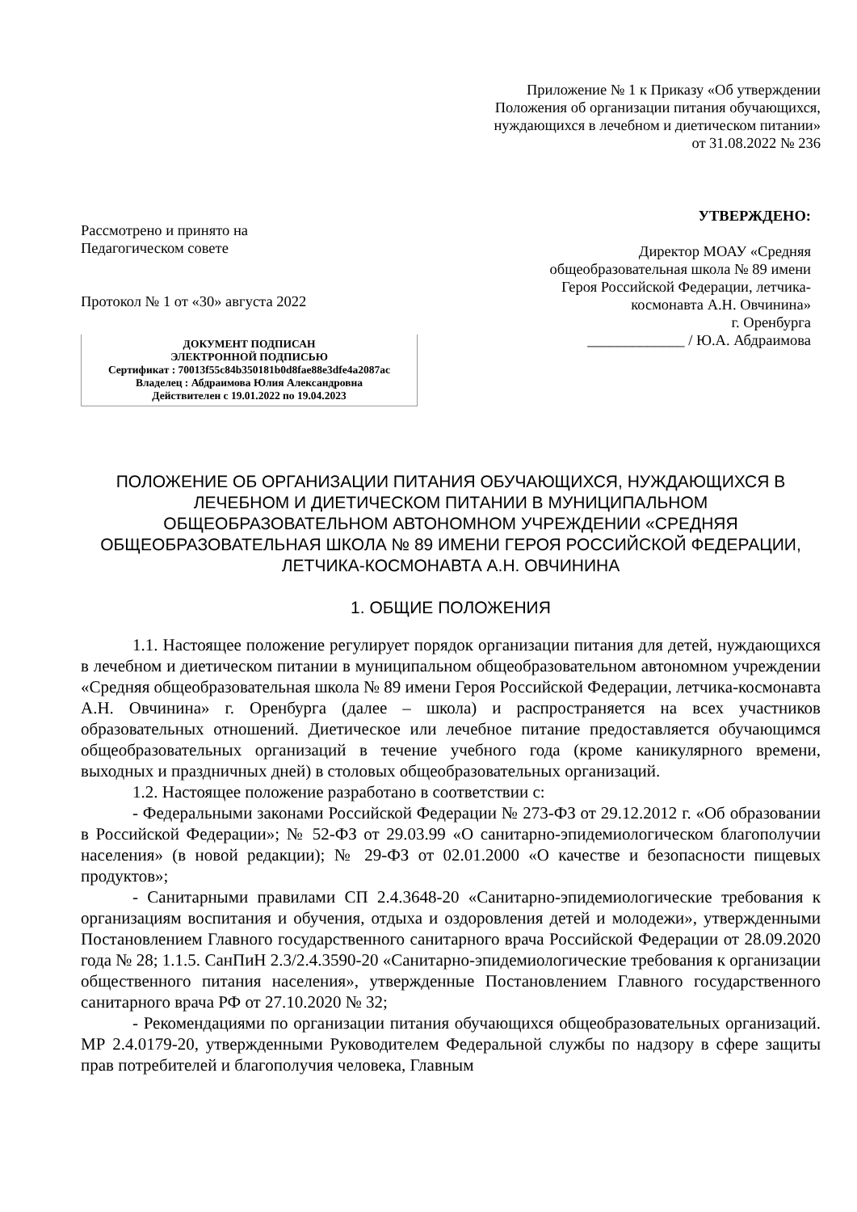Приложение № 1 к Приказу «Об утверждении
Положения об организации питания обучающихся,
нуждающихся в лечебном и диетическом питании»
от 31.08.2022 № 236
Рассмотрено и принято на
Педагогическом совете
Протокол № 1 от «30» августа 2022
ДОКУМЕНТ ПОДПИСАН
ЭЛЕКТРОННОЙ ПОДПИСЬЮ
Сертификат : 70013f55c84b350181b0d8fae88e3dfe4a2087ac
Владелец : Абдраимова Юлия Александровна
Действителен с 19.01.2022 по 19.04.2023
УТВЕРЖДЕНО:
Директор МОАУ «Средняя
общеобразовательная школа № 89 имени
Героя Российской Федерации, летчика-
космонавта А.Н. Овчинина»
г. Оренбурга
_____________ / Ю.А. Абдраимова
ПОЛОЖЕНИЕ ОБ ОРГАНИЗАЦИИ ПИТАНИЯ ОБУЧАЮЩИХСЯ, НУЖДАЮЩИХСЯ В ЛЕЧЕБНОМ И ДИЕТИЧЕСКОМ ПИТАНИИ В МУНИЦИПАЛЬНОМ ОБЩЕОБРАЗОВАТЕЛЬНОМ АВТОНОМНОМ УЧРЕЖДЕНИИ «СРЕДНЯЯ ОБЩЕОБРАЗОВАТЕЛЬНАЯ ШКОЛА № 89 ИМЕНИ ГЕРОЯ РОССИЙСКОЙ ФЕДЕРАЦИИ, ЛЕТЧИКА-КОСМОНАВТА А.Н. ОВЧИНИНА
1. ОБЩИЕ ПОЛОЖЕНИЯ
1.1. Настоящее положение регулирует порядок организации питания для детей, нуждающихся в лечебном и диетическом питании в муниципальном общеобразовательном автономном учреждении «Средняя общеобразовательная школа № 89 имени Героя Российской Федерации, летчика-космонавта А.Н. Овчинина» г. Оренбурга (далее – школа) и распространяется на всех участников образовательных отношений. Диетическое или лечебное питание предоставляется обучающимся общеобразовательных организаций в течение учебного года (кроме каникулярного времени, выходных и праздничных дней) в столовых общеобразовательных организаций.
1.2. Настоящее положение разработано в соответствии с:
- Федеральными законами Российской Федерации № 273-ФЗ от 29.12.2012 г. «Об образовании в Российской Федерации»; № 52-ФЗ от 29.03.99 «О санитарно-эпидемиологическом благополучии населения» (в новой редакции); № 29-ФЗ от 02.01.2000 «О качестве и безопасности пищевых продуктов»;
- Санитарными правилами СП 2.4.3648-20 «Санитарно-эпидемиологические требования к организациям воспитания и обучения, отдыха и оздоровления детей и молодежи», утвержденными Постановлением Главного государственного санитарного врача Российской Федерации от 28.09.2020 года № 28; 1.1.5. СанПиН 2.3/2.4.3590-20 «Санитарно-эпидемиологические требования к организации общественного питания населения», утвержденные Постановлением Главного государственного санитарного врача РФ от 27.10.2020 № 32;
- Рекомендациями по организации питания обучающихся общеобразовательных организаций. МР 2.4.0179-20, утвержденными Руководителем Федеральной службы по надзору в сфере защиты прав потребителей и благополучия человека, Главным